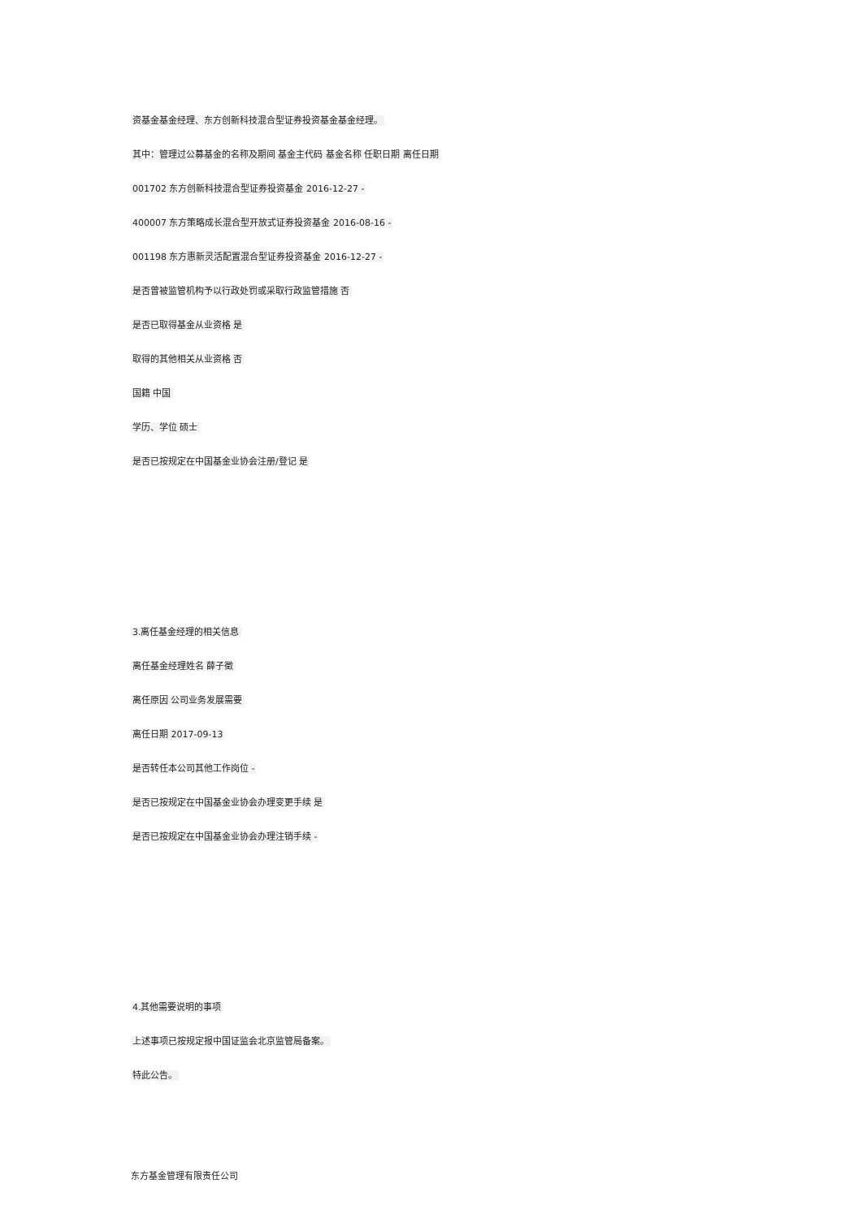资基金基金经理、东方创新科技混合型证券投资基金基金经理。
其中：管理过公募基金的名称及期间 基金主代码 基金名称 任职日期 离任日期
001702 东方创新科技混合型证券投资基金 2016-12-27 -
400007 东方策略成长混合型开放式证券投资基金 2016-08-16 -
001198 东方惠新灵活配置混合型证券投资基金 2016-12-27 -
是否曾被监管机构予以行政处罚或采取行政监管措施 否
是否已取得基金从业资格 是
取得的其他相关从业资格 否
国籍 中国
学历、学位 硕士
是否已按规定在中国基金业协会注册/登记 是
3.离任基金经理的相关信息
离任基金经理姓名 薛子徵
离任原因 公司业务发展需要
离任日期 2017-09-13
是否转任本公司其他工作岗位 -
是否已按规定在中国基金业协会办理变更手续 是
是否已按规定在中国基金业协会办理注销手续 -
4.其他需要说明的事项
上述事项已按规定报中国证监会北京监管局备案。
特此公告。
东方基金管理有限责任公司